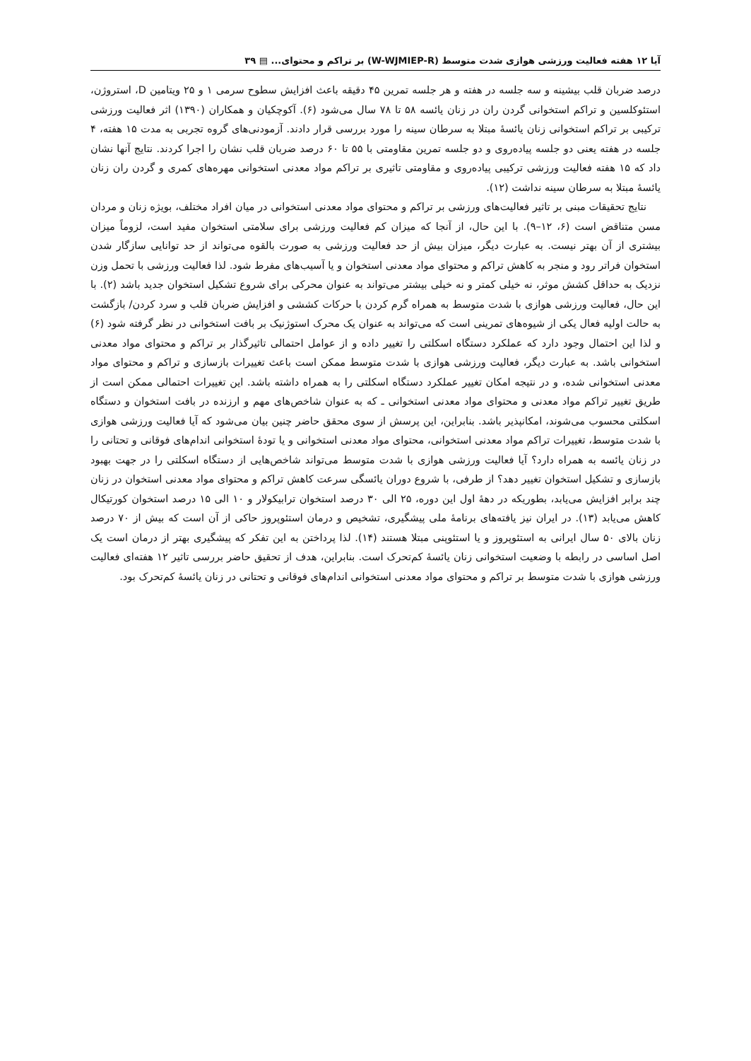آیا ۱۲ هفته فعالیت ورزشی هوازی شدت متوسط (W-WJMIEP-R) بر تراکم و محتوای... ▤ ۳۹
درصد ضربان قلب بیشینه و سه جلسه در هفته و هر جلسه تمرین ۴۵ دقیقه باعث افزایش سطوح سرمی ۱ و ۲۵ ویتامین D، استروژن، استئوکلسین و تراکم استخوانی گردن ران در زنان یائسه ۵۸ تا ۷۸ سال می‌شود (۶). آکوچکیان و همکاران (۱۳۹۰) اثر فعالیت ورزشی ترکیبی بر تراکم استخوانی زنان یائسهٔ مبتلا به سرطان سینه را مورد بررسی قرار دادند. آزمودنی‌های گروه تجربی به مدت ۱۵ هفته، ۴ جلسه در هفته یعنی دو جلسه پیاده‌روی و دو جلسه تمرین مقاومتی با ۵۵ تا ۶۰ درصد ضربان قلب نشان را اجرا کردند. نتایج آنها نشان داد که ۱۵ هفته فعالیت ورزشی ترکیبی پیاده‌روی و مقاومتی تاثیری بر تراکم مواد معدنی استخوانی مهره‌های کمری و گردن ران زنان یائسهٔ مبتلا به سرطان سینه نداشت (۱۲).
نتایج تحقیقات مبنی بر تاثیر فعالیت‌های ورزشی بر تراکم و محتوای مواد معدنی استخوانی در میان افراد مختلف، بویژه زنان و مردان مسن متناقض است (۶، ۱۲–۹). با این حال، از آنجا که میزان کم فعالیت ورزشی برای سلامتی استخوان مفید است، لزوماً میزان بیشتری از آن بهتر نیست. به عبارت دیگر، میزان بیش از حد فعالیت ورزشی به صورت بالقوه می‌تواند از حد توانایی سازگار شدن استخوان فراتر رود و منجر به کاهش تراکم و محتوای مواد معدنی استخوان و یا آسیب‌های مفرط شود. لذا فعالیت ورزشی با تحمل وزن نزدیک به حداقل کشش موثر، نه خیلی کمتر و نه خیلی بیشتر می‌تواند به عنوان محرکی برای شروع تشکیل استخوان جدید باشد (۲). با این حال، فعالیت ورزشی هوازی با شدت متوسط به همراه گرم کردن با حرکات کششی و افزایش ضربان قلب و سرد کردن/ بازگشت به حالت اولیه فعال یکی از شیوه‌های تمرینی است که می‌تواند به عنوان یک محرک استوژنیک بر بافت استخوانی در نظر گرفته شود (۶) و لذا این احتمال وجود دارد که عملکرد دستگاه اسکلتی را تغییر داده و از عوامل احتمالی تاثیرگذار بر تراکم و محتوای مواد معدنی استخوانی باشد. به عبارت دیگر، فعالیت ورزشی هوازی با شدت متوسط ممکن است باعث تغییرات بازسازی و تراکم و محتوای مواد معدنی استخوانی شده، و در نتیجه امکان تغییر عملکرد دستگاه اسکلتی را به همراه داشته باشد. این تغییرات احتمالی ممکن است از طریق تغییر تراکم مواد معدنی و محتوای مواد معدنی استخوانی ـ که به عنوان شاخص‌های مهم و ارزنده در بافت استخوان و دستگاه اسکلتی محسوب می‌شوند، امکانپذیر باشد. بنابراین، این پرسش از سوی محقق حاضر چنین بیان می‌شود که آیا فعالیت ورزشی هوازی با شدت متوسط، تغییرات تراکم مواد معدنی استخوانی، محتوای مواد معدنی استخوانی و یا تودهٔ استخوانی اندام‌های فوقانی و تحتانی را در زنان یائسه به همراه دارد؟ آیا فعالیت ورزشی هوازی با شدت متوسط می‌تواند شاخص‌هایی از دستگاه اسکلتی را در جهت بهبود بازسازی و تشکیل استخوان تغییر دهد؟ از طرفی، با شروع دوران یائسگی سرعت کاهش تراکم و محتوای مواد معدنی استخوان در زنان چند برابر افزایش می‌یابد، بطوریکه در دههٔ اول این دوره، ۲۵ الی ۳۰ درصد استخوان ترابیکولار و ۱۰ الی ۱۵ درصد استخوان کورتیکال کاهش می‌یابد (۱۳). در ایران نیز یافته‌های برنامهٔ ملی پیشگیری، تشخیص و درمان استئوپروز حاکی از آن است که بیش از ۷۰ درصد زنان بالای ۵۰ سال ایرانی به استئوپروز و یا استئوپنی مبتلا هستند (۱۴). لذا پرداختن به این تفکر که پیشگیری بهتر از درمان است یک اصل اساسی در رابطه با وضعیت استخوانی زنان یائسهٔ کم‌تحرک است. بنابراین، هدف از تحقیق حاضر بررسی تاثیر ۱۲ هفته‌ای فعالیت ورزشی هوازی با شدت متوسط بر تراکم و محتوای مواد معدنی استخوانی اندام‌های فوقانی و تحتانی در زنان یائسهٔ کم‌تحرک بود.